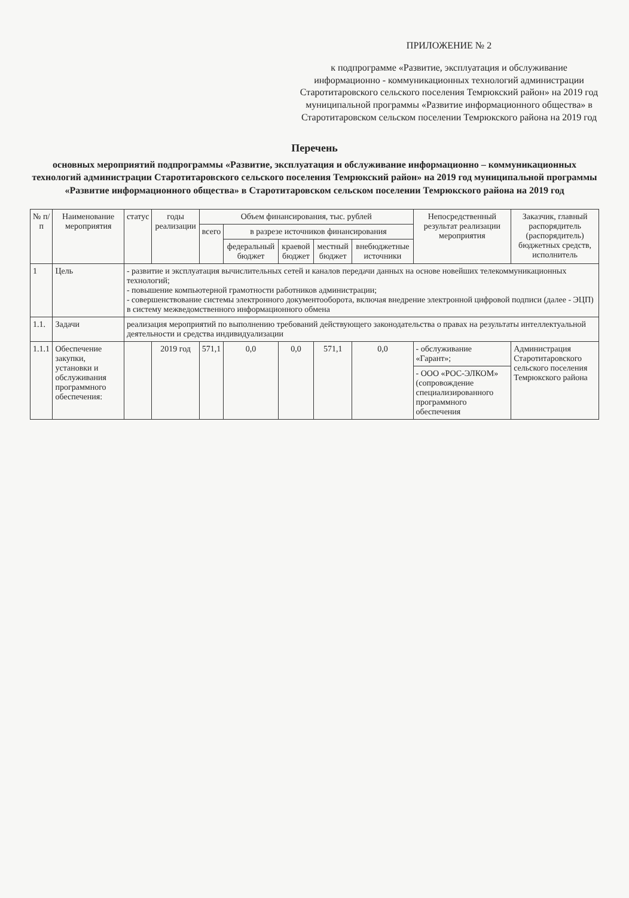ПРИЛОЖЕНИЕ № 2
к подпрограмме «Развитие, эксплуатация и обслуживание информационно - коммуникационных технологий администрации Старотитаровского сельского поселения Темрюкский район» на 2019 год муниципальной программы «Развитие информационного общества» в Старотитаровском сельском поселении Темрюкского района на 2019 год
Перечень
основных мероприятий подпрограммы «Развитие, эксплуатация и обслуживание информационно – коммуникационных технологий администрации Старотитаровского сельского поселения Темрюкский район» на 2019 год муниципальной программы «Развитие информационного общества» в Старотитаровском сельском поселении Темрюкского района на 2019 год
| № п/п | Наименование мероприятия | статус | годы реализации | Объем финансирования, тыс. рублей | | | | | Непосредственный результат реализации мероприятия | Заказчик, главный распорядитель (распорядитель) бюджетных средств, исполнитель |
| --- | --- | --- | --- | --- | --- | --- | --- | --- | --- | --- |
| | | | | всего | в разрезе источников финансирования | | | | | |
| | | | | | федеральный бюджет | краевой бюджет | местный бюджет | внебюджетные источники | | |
| 1 | Цель | - развитие и эксплуатация вычислительных сетей и каналов передачи данных на основе новейших телекоммуникационных технологий; - повышение компьютерной грамотности работников администрации; - совершенствование системы электронного документооборота, включая внедрение электронной цифровой подписи (далее - ЭЦП) в систему межведомственного информационного обмена | | | | | | | | |
| 1.1. | Задачи | реализация мероприятий по выполнению требований действующего законодательства о правах на результаты интеллектуальной деятельности и средства индивидуализации | | | | | | | | |
| 1.1.1 | Обеспечение закупки, установки и обслуживания программного обеспечения: | | 2019 год | 571,1 | 0,0 | 0,0 | 571,1 | 0,0 | - обслуживание «Гарант»; | Администрация Старотитаровского сельского поселения Темрюкского района |
| | | | | | | | | | - ООО «РОС-ЭЛКОМ» (сопровождение специализированного программного обеспечения | |